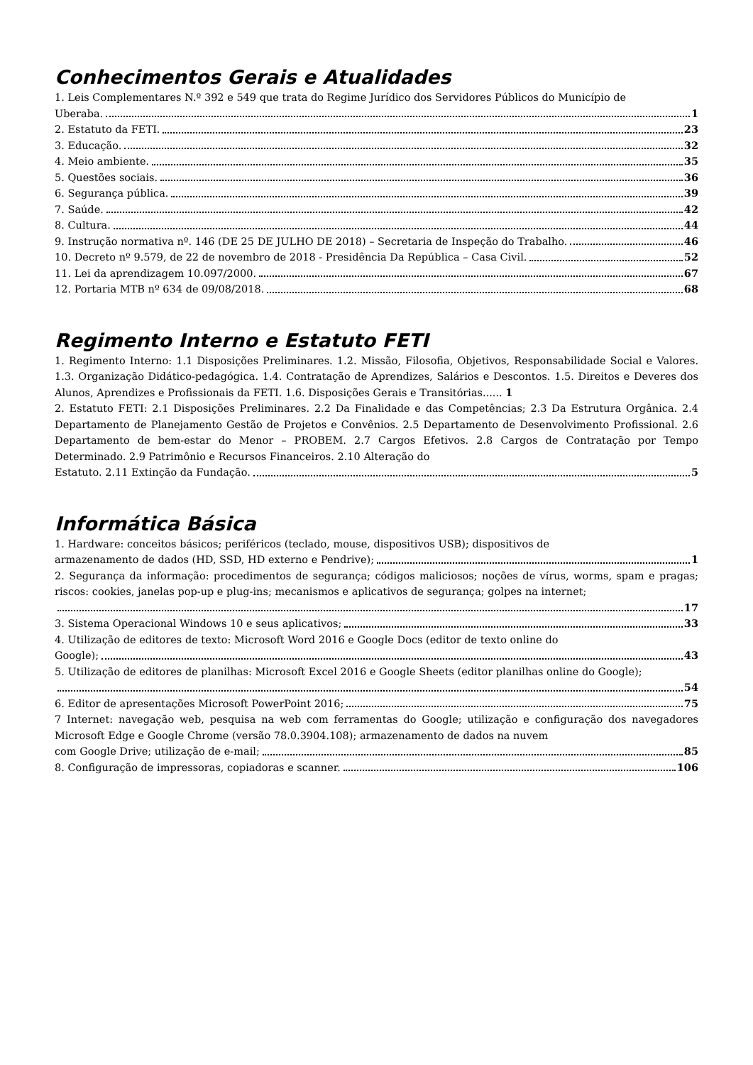Conhecimentos Gerais e Atualidades
1. Leis Complementares N.º 392 e 549 que trata do Regime Jurídico dos Servidores Públicos do Município de
Uberaba. 1
2. Estatuto da FETI. 23
3. Educação. 32
4. Meio ambiente. 35
5. Questões sociais. 36
6. Segurança pública. 39
7. Saúde. 42
8. Cultura. 44
9. Instrução normativa nº. 146 (DE 25 DE JULHO DE 2018) – Secretaria de Inspeção do Trabalho. 46
10. Decreto nº 9.579, de 22 de novembro de 2018 - Presidência Da República – Casa Civil. 52
11. Lei da aprendizagem 10.097/2000. 67
12. Portaria MTB nº 634 de 09/08/2018. 68
Regimento Interno e Estatuto FETI
1. Regimento Interno: 1.1 Disposições Preliminares. 1.2. Missão, Filosofia, Objetivos, Responsabilidade Social e Valores. 1.3. Organização Didático-pedagógica. 1.4. Contratação de Aprendizes, Salários e Descontos. 1.5. Direitos e Deveres dos Alunos, Aprendizes e Profissionais da FETI. 1.6. Disposições Gerais e Transitórias...... 1
2. Estatuto FETI: 2.1 Disposições Preliminares. 2.2 Da Finalidade e das Competências; 2.3 Da Estrutura Orgânica. 2.4 Departamento de Planejamento Gestão de Projetos e Convênios. 2.5 Departamento de Desenvolvimento Profissional. 2.6 Departamento de bem-estar do Menor – PROBEM. 2.7 Cargos Efetivos. 2.8 Cargos de Contratação por Tempo Determinado. 2.9 Patrimônio e Recursos Financeiros. 2.10 Alteração do
Estatuto. 2.11 Extinção da Fundação. 5
Informática Básica
1. Hardware: conceitos básicos; periféricos (teclado, mouse, dispositivos USB); dispositivos de
armazenamento de dados (HD, SSD, HD externo e Pendrive); 1
2. Segurança da informação: procedimentos de segurança; códigos maliciosos; noções de vírus, worms, spam e pragas; riscos: cookies, janelas pop-up e plug-ins; mecanismos e aplicativos de segurança; golpes na internet;
17
3. Sistema Operacional Windows 10 e seus aplicativos; 33
4. Utilização de editores de texto: Microsoft Word 2016 e Google Docs (editor de texto online do
Google); 43
5. Utilização de editores de planilhas: Microsoft Excel 2016 e Google Sheets (editor planilhas online do Google);
54
6. Editor de apresentações Microsoft PowerPoint 2016; 75
7 Internet: navegação web, pesquisa na web com ferramentas do Google; utilização e configuração dos navegadores Microsoft Edge e Google Chrome (versão 78.0.3904.108); armazenamento de dados na nuvem
com Google Drive; utilização de e-mail; 85
8. Configuração de impressoras, copiadoras e scanner. 106